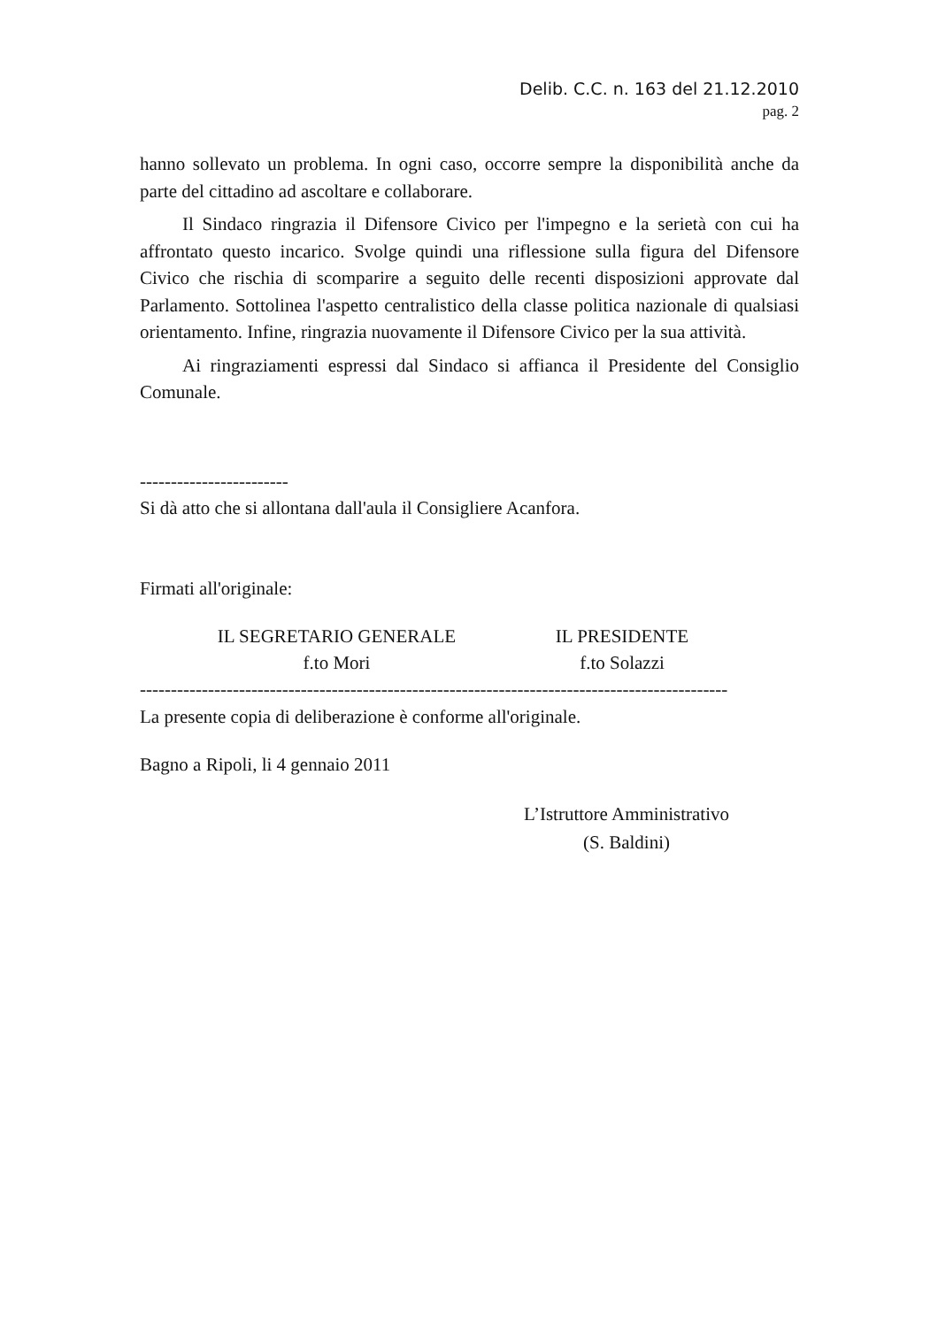Delib. C.C. n. 163 del 21.12.2010
pag. 2
hanno sollevato un problema. In ogni caso, occorre sempre la disponibilità anche da parte del cittadino ad ascoltare e collaborare.
Il Sindaco ringrazia il Difensore Civico per l'impegno e la serietà con cui ha affrontato questo incarico. Svolge quindi una riflessione sulla figura del Difensore Civico che rischia di scomparire a seguito delle recenti disposizioni approvate dal Parlamento. Sottolinea l'aspetto centralistico della classe politica nazionale di qualsiasi orientamento. Infine, ringrazia nuovamente il Difensore Civico per la sua attività.
Ai ringraziamenti espressi dal Sindaco si affianca il Presidente del Consiglio Comunale.
------------------------
Si dà atto che si allontana dall'aula il Consigliere Acanfora.
Firmati all'originale:
IL SEGRETARIO GENERALE
f.to Mori
IL PRESIDENTE
f.to Solazzi
-----------------------------------------------------------------------------------------------
La presente copia di deliberazione è conforme all'originale.
Bagno a Ripoli, li 4 gennaio 2011
L’Istruttore Amministrativo
(S. Baldini)